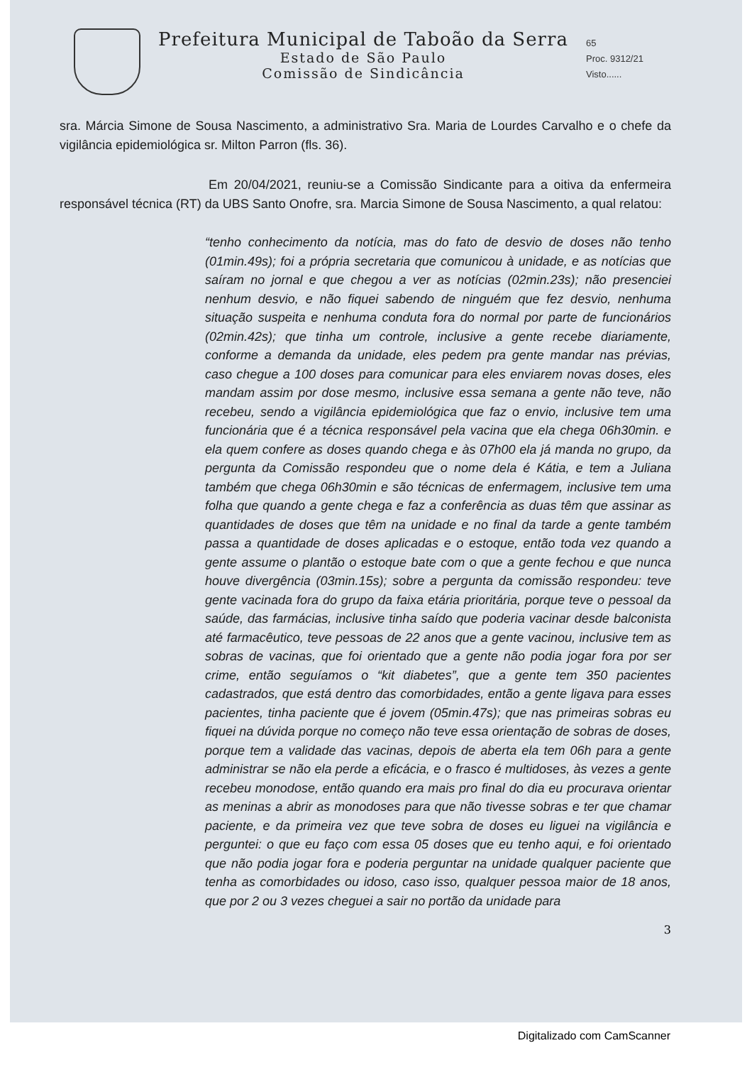Prefeitura Municipal de Taboão da Serra
Estado de São Paulo
Comissão de Sindicância
65
Proc. 9312/21
Visto......
sra. Márcia Simone de Sousa Nascimento, a administrativo Sra. Maria de Lourdes Carvalho e o chefe da vigilância epidemiológica sr. Milton Parron (fls. 36).
Em 20/04/2021, reuniu-se a Comissão Sindicante para a oitiva da enfermeira responsável técnica (RT) da UBS Santo Onofre, sra. Marcia Simone de Sousa Nascimento, a qual relatou:
“tenho conhecimento da notícia, mas do fato de desvio de doses não tenho (01min.49s); foi a própria secretaria que comunicou à unidade, e as notícias que saíram no jornal e que chegou a ver as notícias (02min.23s); não presenciei nenhum desvio, e não fiquei sabendo de ninguém que fez desvio, nenhuma situação suspeita e nenhuma conduta fora do normal por parte de funcionários (02min.42s); que tinha um controle, inclusive a gente recebe diariamente, conforme a demanda da unidade, eles pedem pra gente mandar nas prévias, caso chegue a 100 doses para comunicar para eles enviarem novas doses, eles mandam assim por dose mesmo, inclusive essa semana a gente não teve, não recebeu, sendo a vigilância epidemiológica que faz o envio, inclusive tem uma funcionária que é a técnica responsável pela vacina que ela chega 06h30min. e ela quem confere as doses quando chega e às 07h00 ela já manda no grupo, da pergunta da Comissão respondeu que o nome dela é Kátia, e tem a Juliana também que chega 06h30min e são técnicas de enfermagem, inclusive tem uma folha que quando a gente chega e faz a conferência as duas têm que assinar as quantidades de doses que têm na unidade e no final da tarde a gente também passa a quantidade de doses aplicadas e o estoque, então toda vez quando a gente assume o plantão o estoque bate com o que a gente fechou e que nunca houve divergência (03min.15s); sobre a pergunta da comissão respondeu: teve gente vacinada fora do grupo da faixa etária prioritária, porque teve o pessoal da saúde, das farmácias, inclusive tinha saído que poderia vacinar desde balconista até farmacêutico, teve pessoas de 22 anos que a gente vacinou, inclusive tem as sobras de vacinas, que foi orientado que a gente não podia jogar fora por ser crime, então seguíamos o “kit diabetes”, que a gente tem 350 pacientes cadastrados, que está dentro das comorbidades, então a gente ligava para esses pacientes, tinha paciente que é jovem (05min.47s); que nas primeiras sobras eu fiquei na dúvida porque no começo não teve essa orientação de sobras de doses, porque tem a validade das vacinas, depois de aberta ela tem 06h para a gente administrar se não ela perde a eficácia, e o frasco é multidoses, às vezes a gente recebeu monodose, então quando era mais pro final do dia eu procurava orientar as meninas a abrir as monodoses para que não tivesse sobras e ter que chamar paciente, e da primeira vez que teve sobra de doses eu liguei na vigilância e perguntei: o que eu faço com essa 05 doses que eu tenho aqui, e foi orientado que não podia jogar fora e poderia perguntar na unidade qualquer paciente que tenha as comorbidades ou idoso, caso isso, qualquer pessoa maior de 18 anos, que por 2 ou 3 vezes cheguei a sair no portão da unidade para
3
Digitalizado com CamScanner